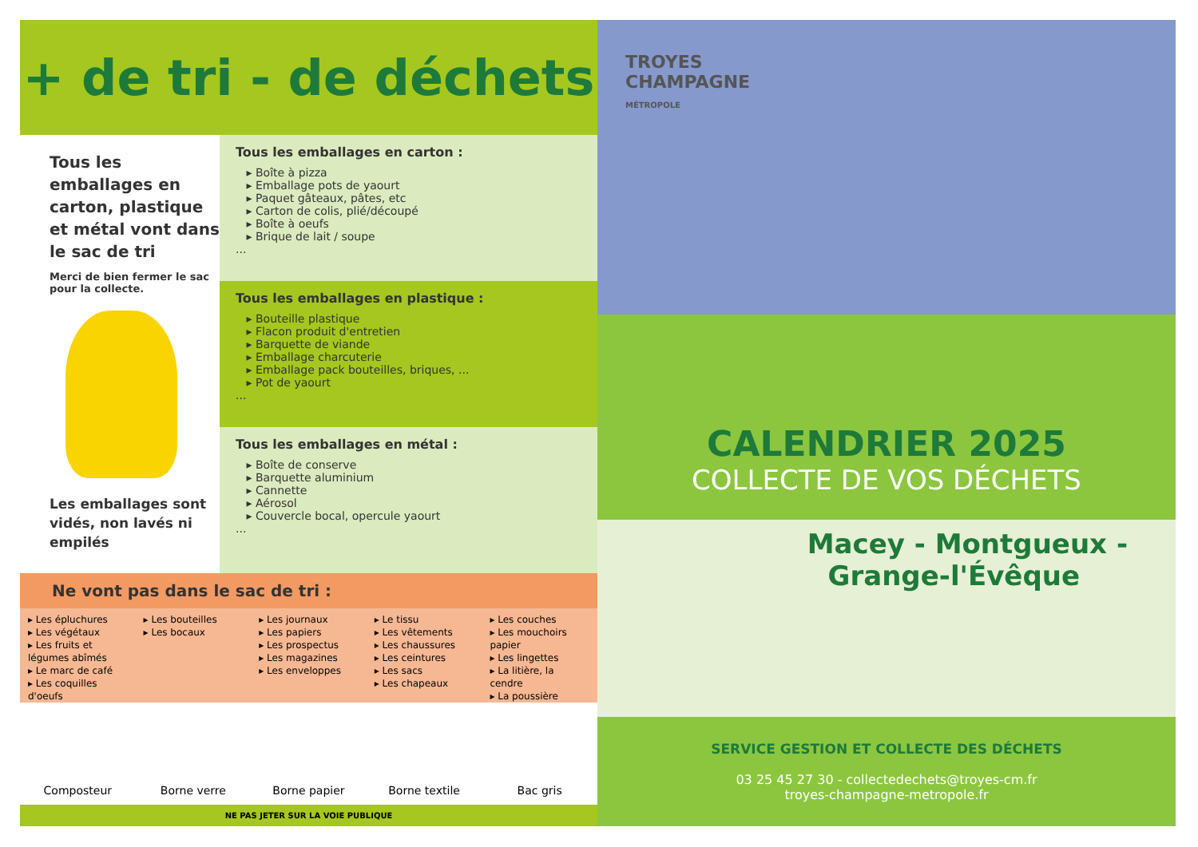+ de tri - de déchets
Tous les emballages en carton, plastique et métal vont dans le sac de tri
Merci de bien fermer le sac pour la collecte.
Les emballages sont vidés, non lavés ni empilés
Tous les emballages en carton :
Boîte à pizza
Emballage pots de yaourt
Paquet gâteaux, pâtes, etc
Carton de colis, plié/découpé
Boîte à oeufs
Brique de lait / soupe
...
Tous les emballages en plastique :
Bouteille plastique
Flacon produit d'entretien
Barquette de viande
Emballage charcuterie
Emballage pack bouteilles, briques, ...
Pot de yaourt
...
Tous les emballages en métal :
Boîte de conserve
Barquette aluminium
Cannette
Aérosol
Couvercle bocal, opercule yaourt
...
Ne vont pas dans le sac de tri :
▸ Les épluchures
▸ Les végétaux
▸ Les fruits et légumes abîmés
▸ Le marc de café
▸ Les coquilles d'oeufs
▸ Les bouteilles
▸ Les bocaux
▸ Les journaux
▸ Les papiers
▸ Les prospectus
▸ Les magazines
▸ Les enveloppes
▸ Le tissu
▸ Les vêtements
▸ Les chaussures
▸ Les ceintures
▸ Les sacs
▸ Les chapeaux
▸ Les couches
▸ Les mouchoirs papier
▸ Les lingettes
▸ La litière, la cendre
▸ La poussière
Composteur
Borne verre
Borne papier
Borne textile
Bac gris
NE PAS JETER SUR LA VOIE PUBLIQUE
TROYES
CHAMPAGNE
MÉTROPOLE
CALENDRIER 2025
COLLECTE DE VOS DÉCHETS
Macey - Montgueux -
Grange-l'Évêque
SERVICE GESTION ET COLLECTE DES DÉCHETS
03 25 45 27 30 - collectedechets@troyes-cm.fr
troyes-champagne-metropole.fr